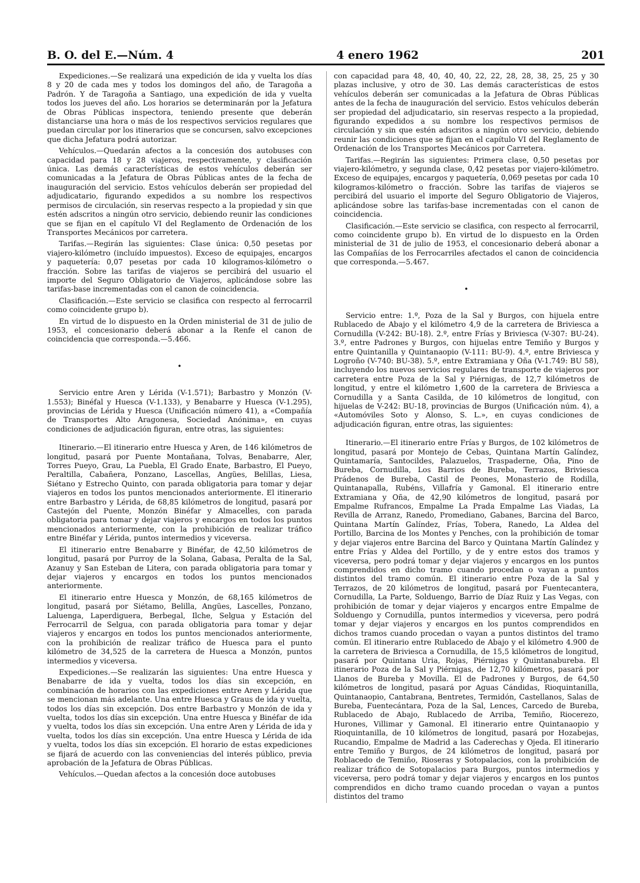B. O. del E.—Núm. 4 4 enero 1962 201
Expediciones.—Se realizará una expedición de ida y vuelta los días 8 y 20 de cada mes y todos los domingos del año, de Taragoña a Padrón. Y de Taragoña a Santiago, una expedición de ida y vuelta todos los jueves del año. Los horarios se determinarán por la Jefatura de Obras Públicas inspectora, teniendo presente que deberán distanciarse una hora o más de los respectivos servicios regulares que puedan circular por los itinerarios que se concursen, salvo excepciones que dicha Jefatura podrá autorizar.
Vehículos.—Quedarán afectos a la concesión dos autobuses con capacidad para 18 y 28 viajeros, respectivamente, y clasificación única. Las demás características de estos vehículos deberán ser comunicadas a la Jefatura de Obras Públicas antes de la fecha de inauguración del servicio. Estos vehículos deberán ser propiedad del adjudicatario, figurando expedidos a su nombre los respectivos permisos de circulación, sin reservas respecto a la propiedad y sin que estén adscritos a ningún otro servicio, debiendo reunir las condiciones que se fijan en el capítulo VI del Reglamento de Ordenación de los Transportes Mecánicos por carretera.
Tarifas.—Regirán las siguientes: Clase única: 0,50 pesetas por viajero-kilómetro (incluído impuestos). Exceso de equipajes, encargos y paquetería: 0,07 pesetas por cada 10 kilogramos-kilómetro o fracción. Sobre las tarifas de viajeros se percibirá del usuario el importe del Seguro Obligatorio de Viajeros, aplicándose sobre las tarifas-base incrementadas con el canon de coincidencia.
Clasificación.—Este servicio se clasifica con respecto al ferrocarril como coincidente grupo b).
En virtud de lo dispuesto en la Orden ministerial de 31 de julio de 1953, el concesionario deberá abonar a la Renfe el canon de coincidencia que corresponda.—5.466.
•
Servicio entre Aren y Lérida (V-1.571); Barbastro y Monzón (V-1.553); Binéfal y Huesca (V-1.133), y Benabarre y Huesca (V-1.295), provincias de Lérida y Huesca (Unificación número 41), a «Compañía de Transportes Alto Aragonesa, Sociedad Anónima», en cuyas condiciones de adjudicación figuran, entre otras, las siguientes:
Itinerario.—El itinerario entre Huesca y Aren, de 146 kilómetros de longitud, pasará por Puente Montañana, Tolvas, Benabarre, Aler, Torres Pueyo, Grau, La Puebla, El Grado Enate, Barbastro, El Pueyo, Peraltilla, Cabañera, Ponzano, Lascellas, Angües, Belillas, Liesa, Siétano y Estrecho Quinto, con parada obligatoria para tomar y dejar viajeros en todos los puntos mencionados anteriormente. El itinerario entre Barbastro y Lérida, de 68,85 kilómetros de longitud, pasará por Castejón del Puente, Monzón Binéfar y Almacelles, con parada obligatoria para tomar y dejar viajeros y encargos en todos los puntos mencionados anteriormente, con la prohibición de realizar tráfico entre Binéfar y Lérida, puntos intermedios y viceversa.
El itinerario entre Benabarre y Binéfar, de 42,50 kilómetros de longitud, pasará por Purroy de la Solana, Gabasa, Peralta de la Sal, Azanuy y San Esteban de Litera, con parada obligatoria para tomar y dejar viajeros y encargos en todos los puntos mencionados anteriormente.
El itinerario entre Huesca y Monzón, de 68,165 kilómetros de longitud, pasará por Siétamo, Belilla, Angües, Lascelles, Ponzano, Laluenga, Laperdiguera, Berbegal, Ilche, Selgua y Estación del Ferrocarril de Selgua, con parada obligatoria para tomar y dejar viajeros y encargos en todos los puntos mencionados anteriormente, con la prohibición de realizar tráfico de Huesca para el punto kilómetro de 34,525 de la carretera de Huesca a Monzón, puntos intermedios y viceversa.
Expediciones.—Se realizarán las siguientes: Una entre Huesca y Benabarre de ida y vuelta, todos los días sin excepción, en combinación de horarios con las expediciones entre Aren y Lérida que se mencionan más adelante. Una entre Huesca y Graus de ida y vuelta, todos los días sin excepción. Dos entre Barbastro y Monzón de ida y vuelta, todos los días sin excepción. Una entre Huesca y Binéfar de ida y vuelta, todos los días sin excepción. Una entre Aren y Lérida de ida y vuelta, todos los días sin excepción. Una entre Huesca y Lérida de ida y vuelta, todos los días sin excepción. El horario de estas expediciones se fijará de acuerdo con las conveniencias del interés público, previa aprobación de la Jefatura de Obras Públicas.
Vehículos.—Quedan afectos a la concesión doce autobuses
con capacidad para 48, 40, 40, 40, 22, 22, 28, 28, 38, 25, 25 y 30 plazas inclusive, y otro de 30. Las demás características de estos vehículos deberán ser comunicadas a la Jefatura de Obras Públicas antes de la fecha de inauguración del servicio. Estos vehículos deberán ser propiedad del adjudicatario, sin reservas respecto a la propiedad, figurando expedidos a su nombre los respectivos permisos de circulación y sin que estén adscritos a ningún otro servicio, debiendo reunir las condiciones que se fijan en el capítulo VI del Reglamento de Ordenación de los Transportes Mecánicos por Carretera.
Tarifas.—Regirán las siguientes: Primera clase, 0,50 pesetas por viajero-kilómetro, y segunda clase, 0,42 pesetas por viajero-kilómetro. Exceso de equipajes, encargos y paquetería, 0,069 pesetas por cada 10 kilogramos-kilómetro o fracción. Sobre las tarifas de viajeros se percibirá del usuario el importe del Seguro Obligatorio de Viajeros, aplicándose sobre las tarifas-base incrementadas con el canon de coincidencia.
Clasificación.—Este servicio se clasifica, con respecto al ferrocarril, como coincidente grupo b). En virtud de lo dispuesto en la Orden ministerial de 31 de julio de 1953, el concesionario deberá abonar a las Compañías de los Ferrocarriles afectados el canon de coincidencia que corresponda.—5.467.
•
Servicio entre: 1.º, Poza de la Sal y Burgos, con hijuela entre Rublacedo de Abajo y el kilómetro 4,9 de la carretera de Briviesca a Cornudilla (V-242: BU-18). 2.º, entre Frías y Briviesca (V-307: BU-24). 3.º, entre Padrones y Burgos, con hijuelas entre Temiño y Burgos y entre Quintanilla y Quintanaopio (V-111: BU-9). 4.º, entre Briviesca y Logroño (V-740: BU-38). 5.º, entre Extramiana y Oña (V-1.749: BU 58), incluyendo los nuevos servicios regulares de transporte de viajeros por carretera entre Poza de la Sal y Piérnigas, de 12,7 kilómetros de longitud, y entre el kilómetro 1,600 de la carretera de Briviesca a Cornudilla y a Santa Casilda, de 10 kilómetros de longitud, con hijuelas de V-242: BU-18, provincias de Burgos (Unificación núm. 4), a «Automóviles Soto y Alonso, S. L.», en cuyas condiciones de adjudicación figuran, entre otras, las siguientes:
Itinerario.—El itinerario entre Frías y Burgos, de 102 kilómetros de longitud, pasará por Montejo de Cebas, Quintana Martín Galíndez, Quintamaría, Santocildes, Palazuelos, Traspaderne, Oña, Pino de Bureba, Cornudilla, Los Barrios de Bureba, Terrazos, Briviesca Prádenos de Bureba, Castil de Peones, Monasterio de Rodilla, Quintanapalla, Rubéns, Villafría y Gamonal. El itinerario entre Extramiana y Oña, de 42,90 kilómetros de longitud, pasará por Empalme Rufrancos, Empalme La Prada Empalme Las Viadas, La Revilla de Arranz, Ranedo, Promediano, Gabanes, Barcina del Barco, Quintana Martín Galíndez, Frías, Tobera, Ranedo, La Aldea del Portillo, Barcina de los Montes y Penches, con la prohibición de tomar y dejar viajeros entre Barcina del Barco y Quintana Martín Galíndez y entre Frías y Aldea del Portillo, y de y entre estos dos tramos y viceversa, pero podrá tomar y dejar viajeros y encargos en los puntos comprendidos en dicho tramo cuando procedan o vayan a puntos distintos del tramo común. El itinerario entre Poza de la Sal y Terrazos, de 20 kilómetros de longitud, pasará por Fuentecantera, Cornudilla, La Parte, Solduengo, Barrio de Díaz Ruiz y Las Vegas, con prohibición de tomar y dejar viajeros y encargos entre Empalme de Solduengo y Cornudilla, puntos intermedios y viceversa, pero podrá tomar y dejar viajeros y encargos en los puntos comprendidos en dichos tramos cuando procedan o vayan a puntos distintos del tramo común. El itinerario entre Rublacedo de Abajo y el kilómetro 4.900 de la carretera de Briviesca a Cornudilla, de 15,5 kilómetros de longitud, pasará por Quintana Uria, Rojas, Piérnigas y Quintanabureba. El itinerario Poza de la Sal y Piérnigas, de 12,70 kilómetros, pasará por Llanos de Bureba y Movilla. El de Padrones y Burgos, de 64,50 kilómetros de longitud, pasará por Aguas Cándidas, Rioquintanilla, Quintanaopio, Cantabrana, Bentretes, Termidón, Castellanos, Salas de Bureba, Fuentecántara, Poza de la Sal, Lences, Carcedo de Bureba, Rublacedo de Abajo, Rublacedo de Arriba, Temiño, Riocerezo, Hurones, Villimar y Gamonal. El itinerario entre Quintanaopio y Rioquintanilla, de 10 kilómetros de longitud, pasará por Hozabejas, Rucandio, Empalme de Madrid a las Caderechas y Ojeda. El itinerario entre Temiño y Burgos, de 24 kilómetros de longitud, pasará por Roblacedo de Temiño, Rioseras y Sotopalacios, con la prohibición de realizar tráfico de Sotopalacios para Burgos, puntos intermedios y viceversa, pero podrá tomar y dejar viajeros y encargos en los puntos comprendidos en dicho tramo cuando procedan o vayan a puntos distintos del tramo